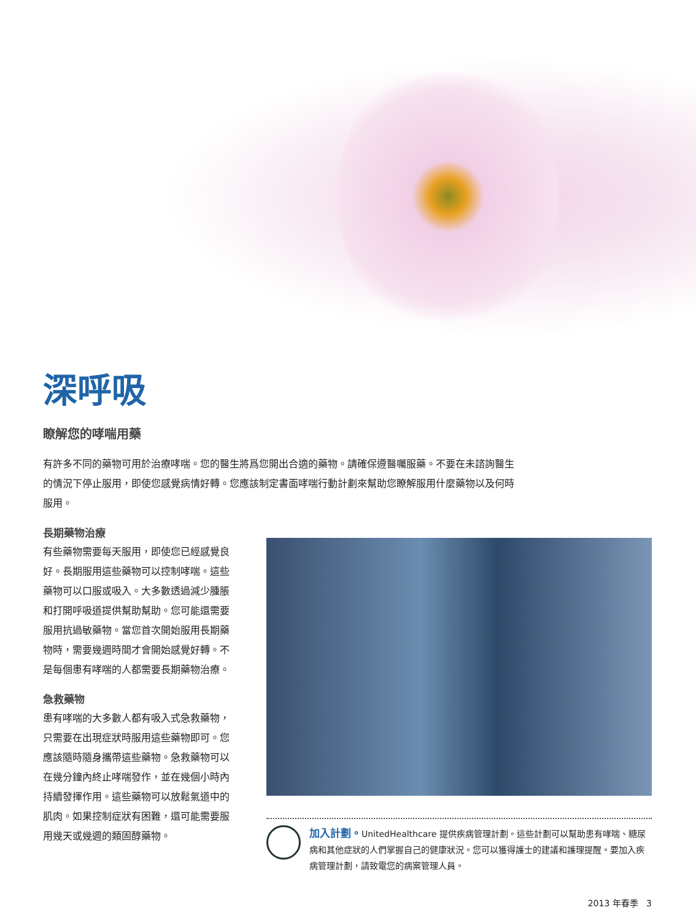深呼吸
瞭解您的哮喘用藥
有許多不同的藥物可用於治療哮喘。您的醫生將爲您開出合適的藥物。請確保遵醫囑服藥。不要在未諮詢醫生的情況下停止服用，即使您感覺病情好轉。您應該制定書面哮喘行動計劃來幫助您瞭解服用什麼藥物以及何時服用。
長期藥物治療
有些藥物需要每天服用，即使您已經感覺良好。長期服用這些藥物可以控制哮喘。這些藥物可以口服或吸入。大多數透過減少腫脹和打開呼吸道提供幫助幫助。您可能還需要服用抗過敏藥物。當您首次開始服用長期藥物時，需要幾週時間才會開始感覺好轉。不是每個患有哮喘的人都需要長期藥物治療。
急救藥物
患有哮喘的大多數人都有吸入式急救藥物，只需要在出現症狀時服用這些藥物即可。您應該隨時隨身攜帶這些藥物。急救藥物可以在幾分鐘內終止哮喘發作，並在幾個小時內持續發揮作用。這些藥物可以放鬆氣道中的肌肉。如果控制症狀有困難，還可能需要服用幾天或幾週的類固醇藥物。
加入計劃。UnitedHealthcare 提供疾病管理計劃。這些計劃可以幫助患有哮喘、糖尿病和其他症狀的人們掌握自己的健康狀況。您可以獲得護士的建議和護理提醒。要加入疾病管理計劃，請致電您的病案管理人員。
2013 年春季 3